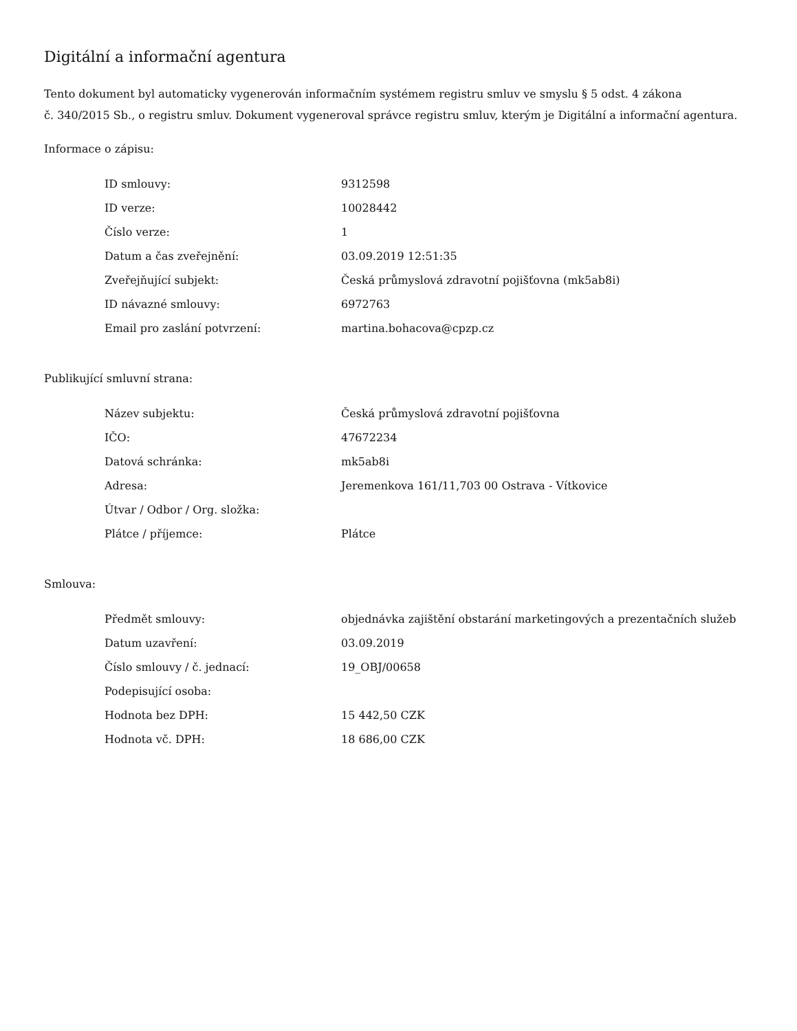Digitální a informační agentura
Tento dokument byl automaticky vygenerován informačním systémem registru smluv ve smyslu § 5 odst. 4 zákona
č. 340/2015 Sb., o registru smluv. Dokument vygeneroval správce registru smluv, kterým je Digitální a informační agentura.
Informace o zápisu:
| ID smlouvy: | 9312598 |
| ID verze: | 10028442 |
| Číslo verze: | 1 |
| Datum a čas zveřejnění: | 03.09.2019 12:51:35 |
| Zveřejňující subjekt: | Česká průmyslová zdravotní pojišťovna (mk5ab8i) |
| ID návazné smlouvy: | 6972763 |
| Email pro zaslání potvrzení: | martina.bohacova@cpzp.cz |
Publikující smluvní strana:
| Název subjektu: | Česká průmyslová zdravotní pojišťovna |
| IČO: | 47672234 |
| Datová schránka: | mk5ab8i |
| Adresa: | Jeremenkova 161/11,703 00 Ostrava - Vítkovice |
| Útvar / Odbor / Org. složka: | |
| Plátce / příjemce: | Plátce |
Smlouva:
| Předmět smlouvy: | objednávka zajištění obstarání marketingových a prezentačních služeb |
| Datum uzavření: | 03.09.2019 |
| Číslo smlouvy / č. jednací: | 19_OBJ/00658 |
| Podepisující osoba: | |
| Hodnota bez DPH: | 15 442,50 CZK |
| Hodnota vč. DPH: | 18 686,00 CZK |